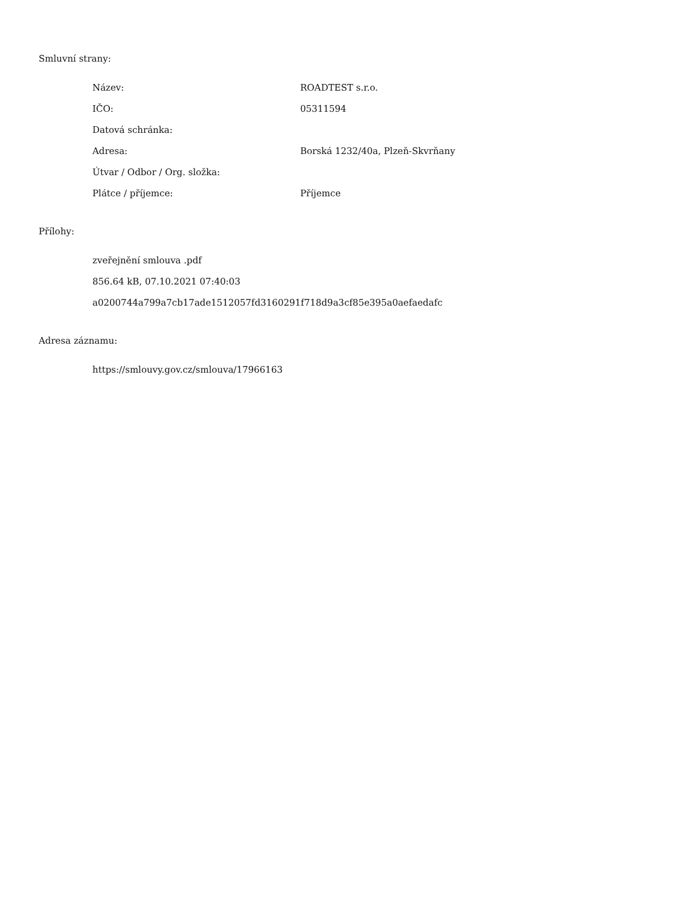Smluvní strany:
| Název: | ROADTEST s.r.o. |
| IČO: | 05311594 |
| Datová schránka: | |
| Adresa: | Borská 1232/40a, Plzeň-Skvrňany |
| Útvar / Odbor / Org. složka: | |
| Plátce / příjemce: | Příjemce |
Přílohy:
zveřejnění smlouva .pdf
856.64 kB, 07.10.2021 07:40:03
a0200744a799a7cb17ade1512057fd3160291f718d9a3cf85e395a0aefaedafc
Adresa záznamu:
https://smlouvy.gov.cz/smlouva/17966163